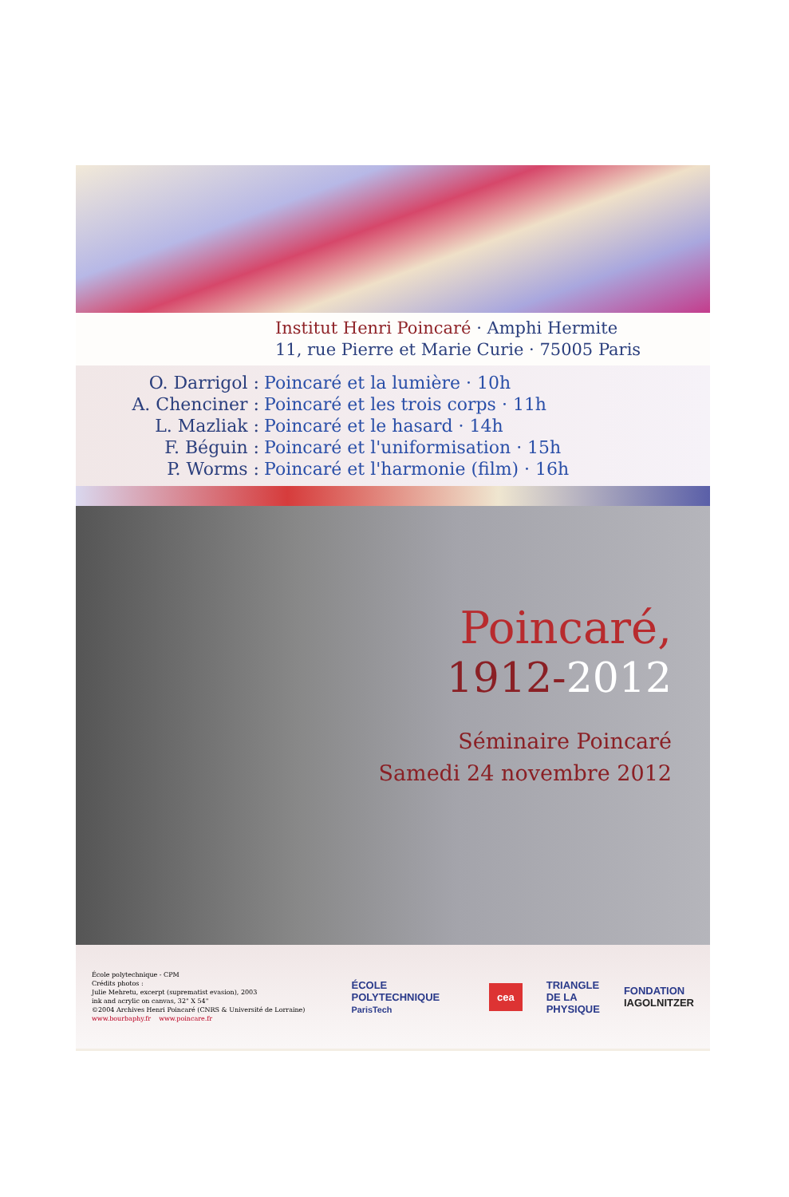Institut Henri Poincaré · Amphi Hermite
11, rue Pierre et Marie Curie · 75005 Paris
O. Darrigol : Poincaré et la lumière · 10h
A. Chenciner : Poincaré et les trois corps · 11h
L. Mazliak : Poincaré et le hasard · 14h
F. Béguin : Poincaré et l'uniformisation · 15h
P. Worms : Poincaré et l'harmonie (film) · 16h
Poincaré,
1912-2012
Séminaire Poincaré
Samedi 24 novembre 2012
École polytechnique - CPM
Crédits photos :
Julie Mehretu, excerpt (suprematist evasion), 2003
ink and acrylic on canvas, 32" X 54"
©2004 Archives Henri Poincaré (CNRS & Université de Lorraine)
www.bourbaphy.fr www.poincare.fr
ÉCOLE POLYTECHNIQUE
ParisTech
cea
TRIANGLE
DE LA
PHYSIQUE
FONDATION
IAGOLNITZER